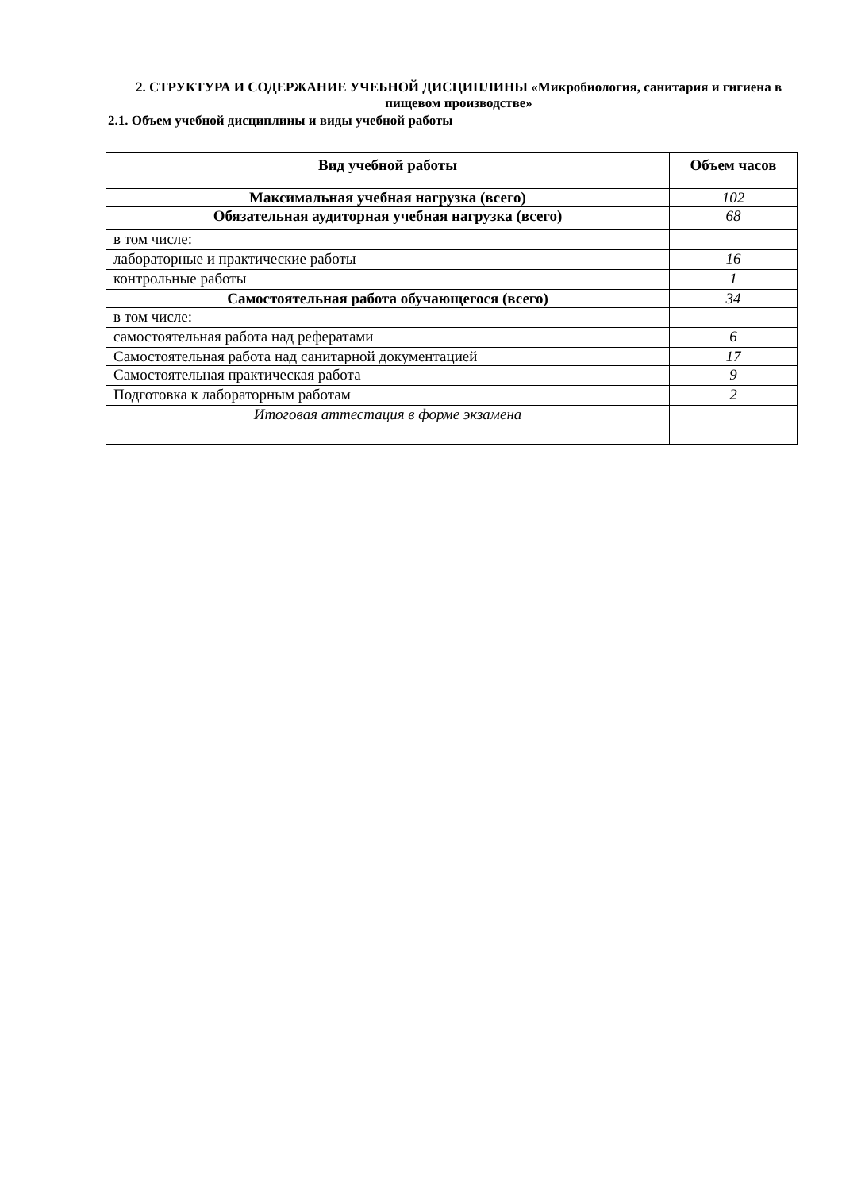2. СТРУКТУРА И СОДЕРЖАНИЕ УЧЕБНОЙ ДИСЦИПЛИНЫ «Микробиология, санитария и гигиена в пищевом производстве»
2.1. Объем учебной дисциплины и виды учебной работы
| Вид учебной работы | Объем часов |
| --- | --- |
| Максимальная учебная нагрузка (всего) | 102 |
| Обязательная аудиторная учебная нагрузка (всего) | 68 |
| в том числе: | |
| лабораторные и практические работы | 16 |
| контрольные работы | 1 |
| Самостоятельная работа обучающегося (всего) | 34 |
| в том числе: | |
| самостоятельная работа над рефератами | 6 |
| Самостоятельная работа над санитарной документацией | 17 |
| Самостоятельная практическая работа | 9 |
| Подготовка к лабораторным работам | 2 |
| Итоговая аттестация в форме экзамена | |